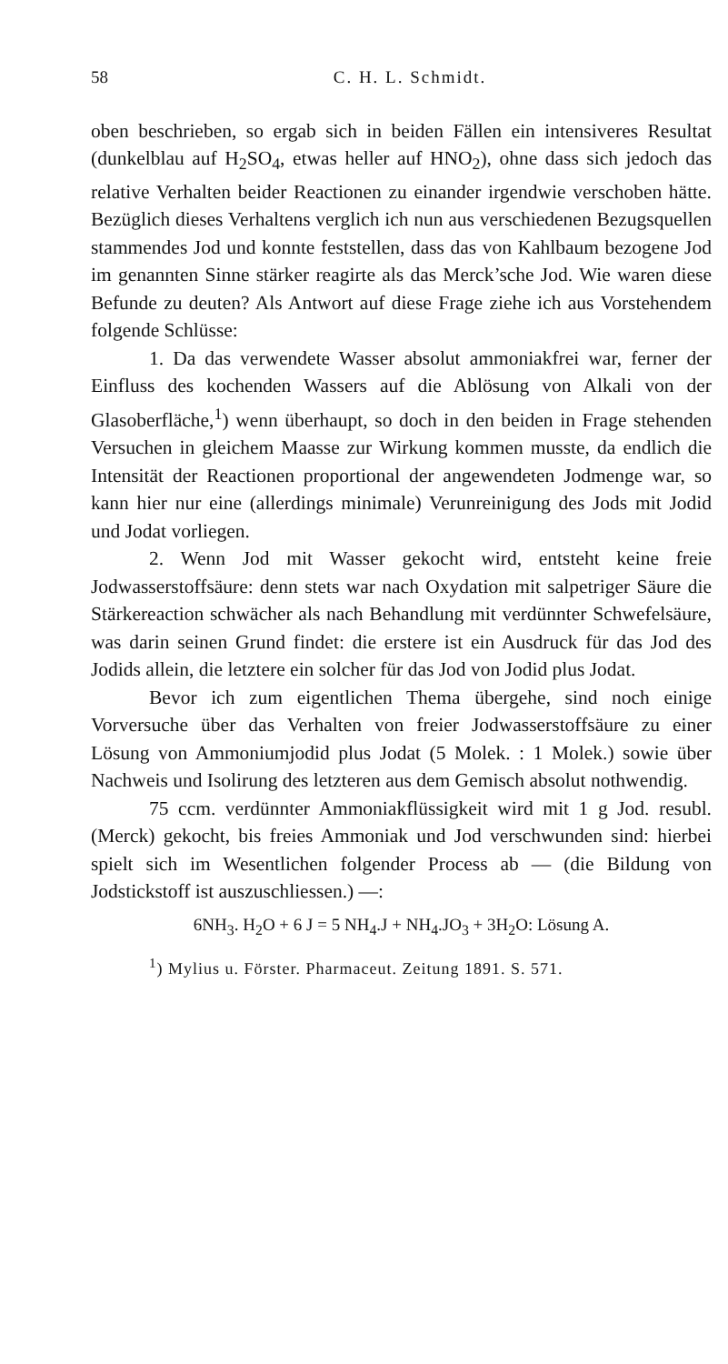58 C. H. L. Schmidt.
oben beschrieben, so ergab sich in beiden Fällen ein intensiveres Resultat (dunkelblau auf H<sub>2</sub>SO<sub>4</sub>, etwas heller auf HNO<sub>2</sub>), ohne dass sich jedoch das relative Verhalten beider Reactionen zu einander irgendwie verschoben hätte. Bezüglich dieses Verhaltens verglich ich nun aus verschiedenen Bezugsquellen stammendes Jod und konnte feststellen, dass das von Kahlbaum bezogene Jod im genannten Sinne stärker reagirte als das Merck’sche Jod. Wie waren diese Befunde zu deuten? Als Antwort auf diese Frage ziehe ich aus Vorstehendem folgende Schlüsse:
1. Da das verwendete Wasser absolut ammoniakfrei war, ferner der Einfluss des kochenden Wassers auf die Ablösung von Alkali von der Glasoberfläche,<sup>1</sup>) wenn überhaupt, so doch in den beiden in Frage stehenden Versuchen in gleichem Maasse zur Wirkung kommen musste, da endlich die Intensität der Reactionen proportional der angewendeten Jodmenge war, so kann hier nur eine (allerdings minimale) Verunreinigung des Jods mit Jodid und Jodat vorliegen.
2. Wenn Jod mit Wasser gekocht wird, entsteht keine freie Jodwasserstoffsäure: denn stets war nach Oxydation mit salpetriger Säure die Stärkereaction schwächer als nach Behandlung mit verdünnter Schwefelsäure, was darin seinen Grund findet: die erstere ist ein Ausdruck für das Jod des Jodids allein, die letztere ein solcher für das Jod von Jodid plus Jodat.
Bevor ich zum eigentlichen Thema übergehe, sind noch einige Vorversuche über das Verhalten von freier Jodwasserstoffsäure zu einer Lösung von Ammoniumjodid plus Jodat (5 Molek. : 1 Molek.) sowie über Nachweis und Isolirung des letzteren aus dem Gemisch absolut nothwendig.
75 ccm. verdünnter Ammoniakflüssigkeit wird mit 1 g Jod. resubl. (Merck) gekocht, bis freies Ammoniak und Jod verschwunden sind: hierbei spielt sich im Wesentlichen folgender Process ab — (die Bildung von Jodstickstoff ist auszuschliessen.) —:
6NH<sub>3</sub>. H<sub>2</sub>O + 6 J = 5 NH<sub>4</sub>.J + NH<sub>4</sub>.JO<sub>3</sub> + 3H<sub>2</sub>O: Lösung A.
<sup>1</sup>) Mylius u. Förster. Pharmaceut. Zeitung 1891. S. 571.